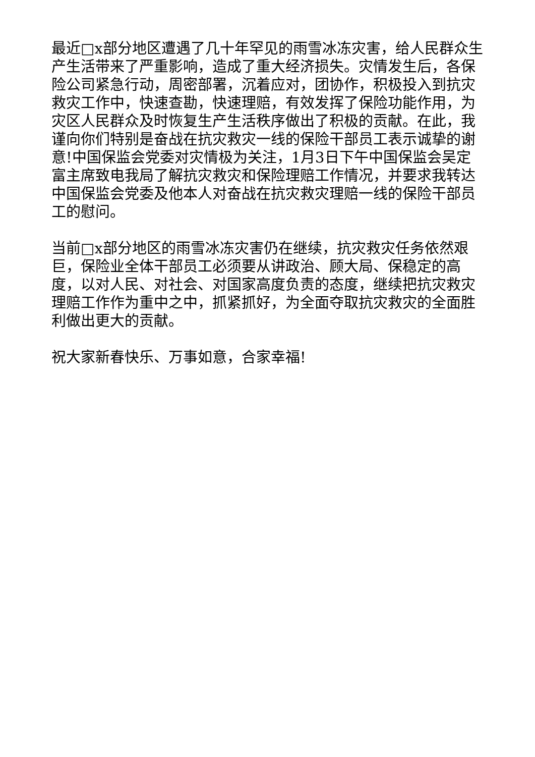最近□x部分地区遭遇了几十年罕见的雨雪冰冻灾害，给人民群众生产生活带来了严重影响，造成了重大经济损失。灾情发生后，各保险公司紧急行动，周密部署，沉着应对，团协作，积极投入到抗灾救灾工作中，快速查勘，快速理赔，有效发挥了保险功能作用，为灾区人民群众及时恢复生产生活秩序做出了积极的贡献。在此，我谨向你们特别是奋战在抗灾救灾一线的保险干部员工表示诚挚的谢意!中国保监会党委对灾情极为关注，1月3日下午中国保监会吴定富主席致电我局了解抗灾救灾和保险理赔工作情况，并要求我转达中国保监会党委及他本人对奋战在抗灾救灾理赔一线的保险干部员工的慰问。
当前□x部分地区的雨雪冰冻灾害仍在继续，抗灾救灾任务依然艰巨，保险业全体干部员工必须要从讲政治、顾大局、保稳定的高度，以对人民、对社会、对国家高度负责的态度，继续把抗灾救灾理赔工作作为重中之中，抓紧抓好，为全面夺取抗灾救灾的全面胜利做出更大的贡献。
祝大家新春快乐、万事如意，合家幸福!